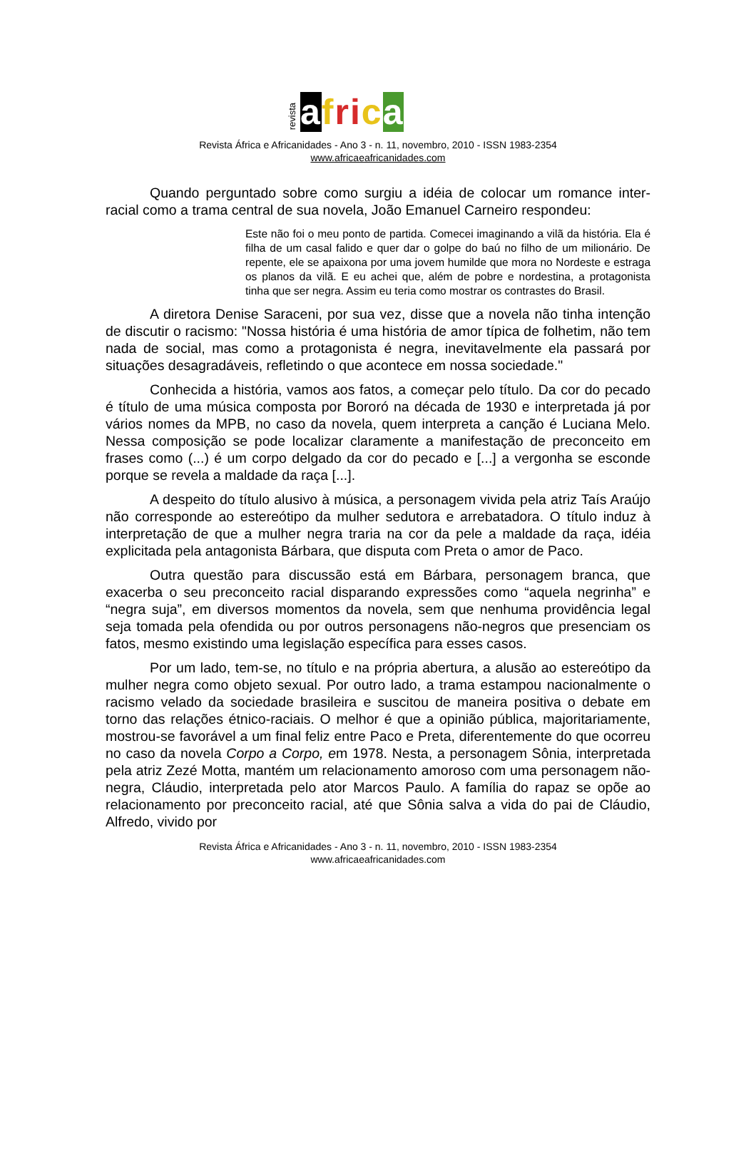revista afri ca
Revista África e Africanidades - Ano 3 - n. 11, novembro, 2010 - ISSN 1983-2354
www.africaeafricanidades.com
Quando perguntado sobre como surgiu a idéia de colocar um romance inter-racial como a trama central de sua novela, João Emanuel Carneiro respondeu:
Este não foi o meu ponto de partida. Comecei imaginando a vilã da história. Ela é filha de um casal falido e quer dar o golpe do baú no filho de um milionário. De repente, ele se apaixona por uma jovem humilde que mora no Nordeste e estraga os planos da vilã. E eu achei que, além de pobre e nordestina, a protagonista tinha que ser negra. Assim eu teria como mostrar os contrastes do Brasil.
A diretora Denise Saraceni, por sua vez, disse que a novela não tinha intenção de discutir o racismo: "Nossa história é uma história de amor típica de folhetim, não tem nada de social, mas como a protagonista é negra, inevitavelmente ela passará por situações desagradáveis, refletindo o que acontece em nossa sociedade."
Conhecida a história, vamos aos fatos, a começar pelo título. Da cor do pecado é título de uma música composta por Bororó na década de 1930 e interpretada já por vários nomes da MPB, no caso da novela, quem interpreta a canção é Luciana Melo. Nessa composição se pode localizar claramente a manifestação de preconceito em frases como (...) é um corpo delgado da cor do pecado e [...] a vergonha se esconde porque se revela a maldade da raça [...].
A despeito do título alusivo à música, a personagem vivida pela atriz Taís Araújo não corresponde ao estereótipo da mulher sedutora e arrebatadora. O título induz à interpretação de que a mulher negra traria na cor da pele a maldade da raça, idéia explicitada pela antagonista Bárbara, que disputa com Preta o amor de Paco.
Outra questão para discussão está em Bárbara, personagem branca, que exacerba o seu preconceito racial disparando expressões como “aquela negrinha” e “negra suja”, em diversos momentos da novela, sem que nenhuma providência legal seja tomada pela ofendida ou por outros personagens não-negros que presenciam os fatos, mesmo existindo uma legislação específica para esses casos.
Por um lado, tem-se, no título e na própria abertura, a alusão ao estereótipo da mulher negra como objeto sexual. Por outro lado, a trama estampou nacionalmente o racismo velado da sociedade brasileira e suscitou de maneira positiva o debate em torno das relações étnico-raciais. O melhor é que a opinião pública, majoritariamente, mostrou-se favorável a um final feliz entre Paco e Preta, diferentemente do que ocorreu no caso da novela Corpo a Corpo, em 1978. Nesta, a personagem Sônia, interpretada pela atriz Zezé Motta, mantém um relacionamento amoroso com uma personagem não-negra, Cláudio, interpretada pelo ator Marcos Paulo. A família do rapaz se opõe ao relacionamento por preconceito racial, até que Sônia salva a vida do pai de Cláudio, Alfredo, vivido por
Revista África e Africanidades - Ano 3 - n. 11, novembro, 2010 - ISSN 1983-2354
www.africaeafricanidades.com